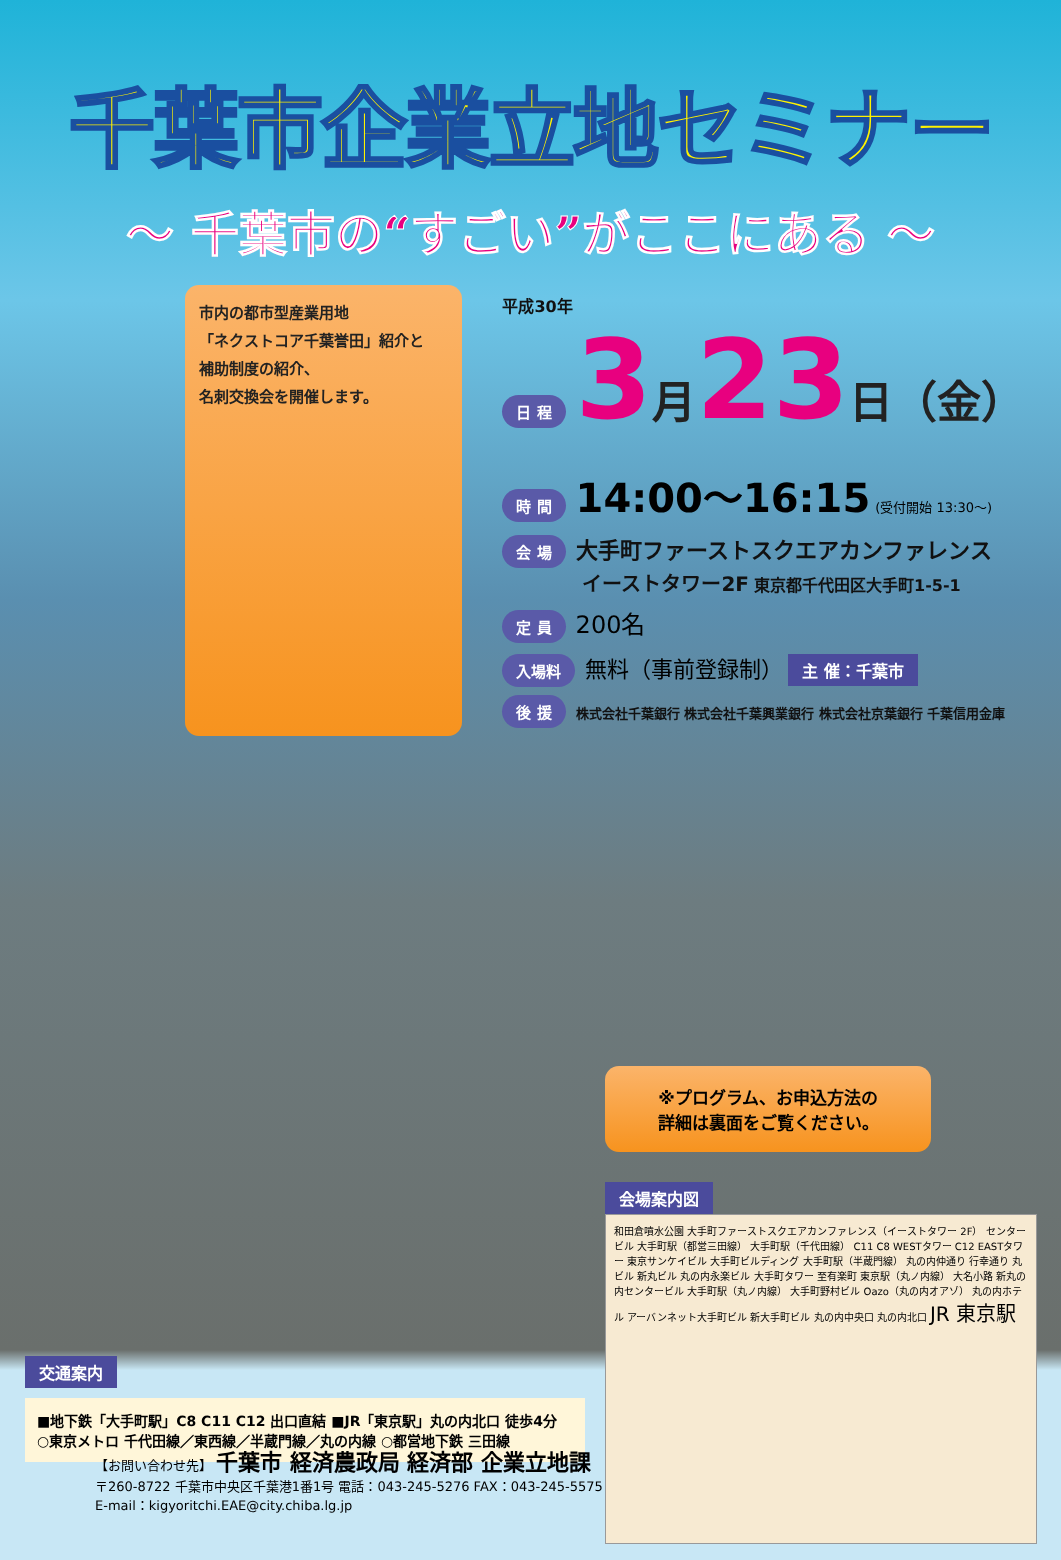千葉市企業立地セミナー
～ 千葉市の“すごい”がここにある ～
市内の都市型産業用地
「ネクストコア千葉誉田」紹介と
補助制度の紹介、
名刺交換会を開催します。
平成30年
日 程 3月23日（金）
時 間 14:00～16:15 (受付開始 13:30～)
会 場 大手町ファーストスクエアカンファレンス
イーストタワー2F 東京都千代田区大手町1-5-1
定 員 200名
入場料 無料（事前登録制） 主 催：千葉市
後 援 株式会社千葉銀行 株式会社千葉興業銀行 株式会社京葉銀行 千葉信用金庫
交通案内
■地下鉄「大手町駅」C8 C11 C12 出口直結 ■JR「東京駅」丸の内北口 徒歩4分
○東京メトロ 千代田線／東西線／半蔵門線／丸の内線 ○都営地下鉄 三田線
※プログラム、お申込方法の
詳細は裏面をご覧ください。
会場案内図
和田倉噴水公園 大手町ファーストスクエアカンファレンス（イーストタワー 2F） センタービル 大手町駅（都営三田線） 大手町駅（千代田線） C11 C8 WESTタワー C12 EASTタワー 東京サンケイビル 大手町ビルディング 大手町駅（半蔵門線） 丸の内仲通り 行幸通り 丸ビル 新丸ビル 丸の内永楽ビル 大手町タワー 至有楽町 東京駅（丸ノ内線） 大名小路 新丸の内センタービル 大手町駅（丸ノ内線） 大手町野村ビル Oazo（丸の内オアゾ） 丸の内ホテル アーバンネット大手町ビル 新大手町ビル 丸の内中央口 丸の内北口 JR 東京駅
【お問い合わせ先】 千葉市 経済農政局 経済部 企業立地課
〒260-8722 千葉市中央区千葉港1番1号 電話：043-245-5276 FAX：043-245-5575
E-mail：kigyoritchi.EAE@city.chiba.lg.jp